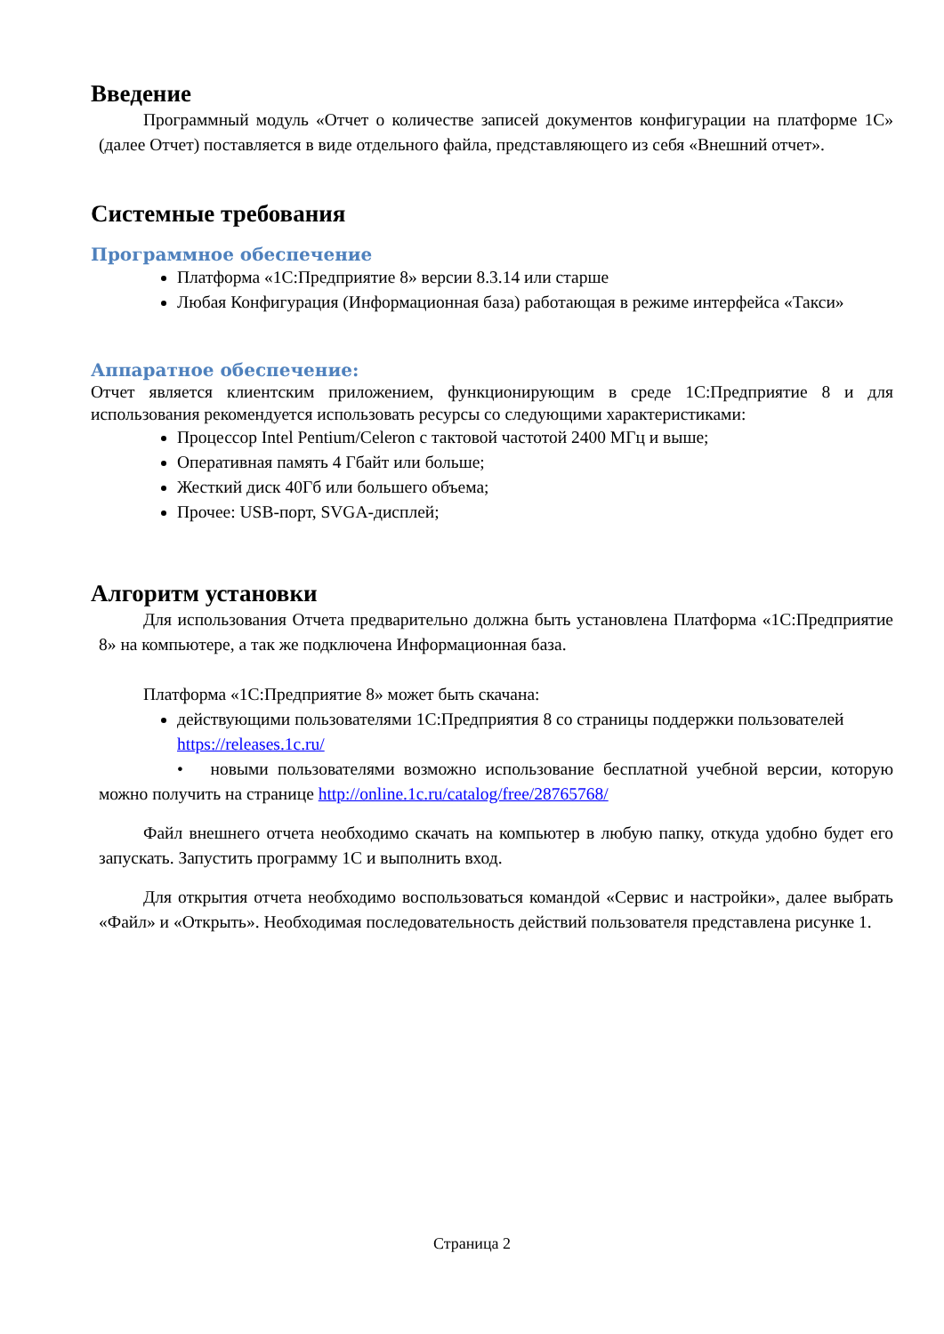Введение
Программный модуль «Отчет о количестве записей документов конфигурации на платформе 1С» (далее Отчет) поставляется в виде отдельного файла, представляющего из себя «Внешний отчет».
Системные требования
Программное обеспечение
Платформа «1С:Предприятие 8» версии 8.3.14 или старше
Любая Конфигурация (Информационная база) работающая в режиме интерфейса «Такси»
Аппаратное обеспечение:
Отчет является клиентским приложением, функционирующим в среде 1С:Предприятие 8 и для использования рекомендуется использовать ресурсы со следующими характеристиками:
Процессор Intel Pentium/Celeron с тактовой частотой 2400 МГц и выше;
Оперативная память 4 Гбайт или больше;
Жесткий диск 40Гб или большего объема;
Прочее: USB-порт, SVGA-дисплей;
Алгоритм установки
Для использования Отчета предварительно должна быть установлена Платформа «1С:Предприятие 8» на компьютере, а так же подключена Информационная база.
Платформа «1С:Предприятие 8» может быть скачана:
действующими пользователями 1С:Предприятия 8 со страницы поддержки пользователей https://releases.1c.ru/
• новыми пользователями возможно использование бесплатной учебной версии, которую можно получить на странице http://online.1c.ru/catalog/free/28765768/
Файл внешнего отчета необходимо скачать на компьютер в любую папку, откуда удобно будет его запускать. Запустить программу 1С и выполнить вход.
Для открытия отчета необходимо воспользоваться командой «Сервис и настройки», далее выбрать «Файл» и «Открыть». Необходимая последовательность действий пользователя представлена рисунке 1.
Страница 2